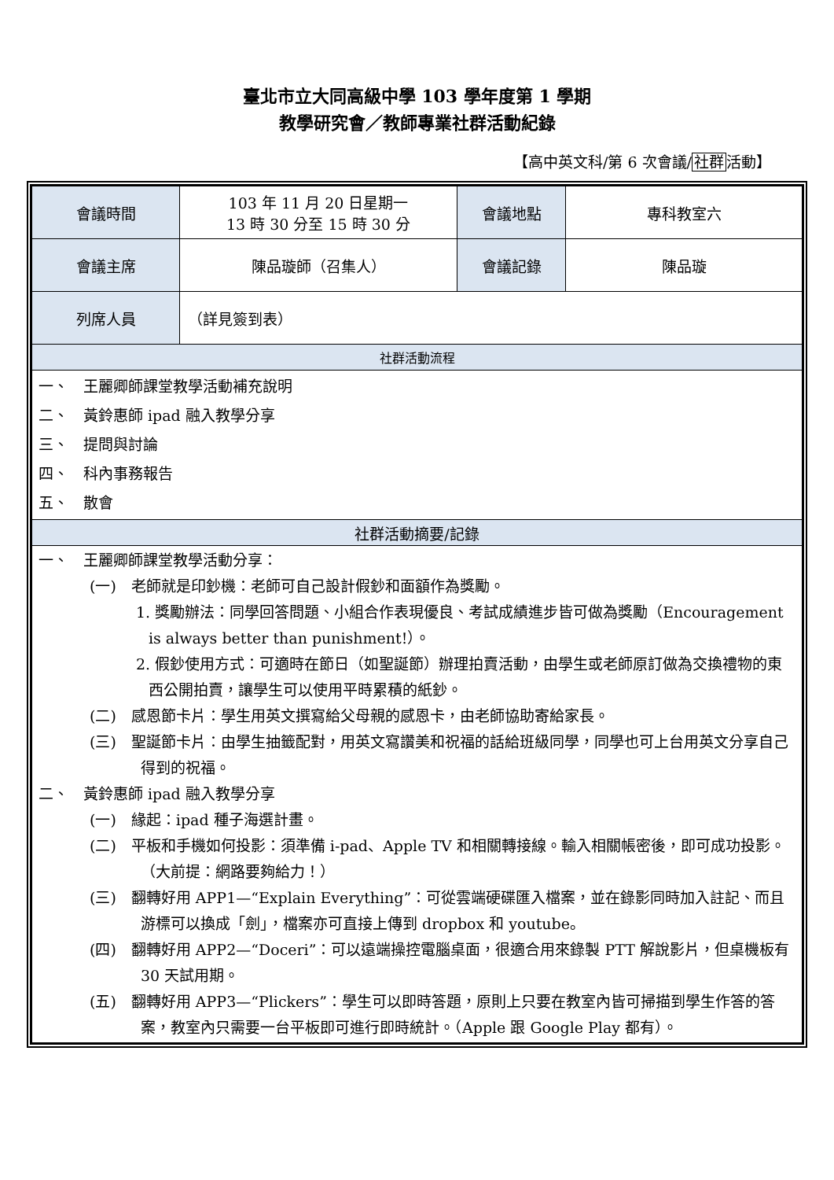臺北市立大同高級中學 103 學年度第 1 學期
教學研究會／教師專業社群活動紀錄
【高中英文科/第 6 次會議/社群活動】
| 會議時間 | 103 年 11 月 20 日星期一 13 時 30 分至 15 時 30 分 | 會議地點 | 專科教室六 |
| 會議主席 | 陳品璇師（召集人） | 會議記錄 | 陳品璇 |
| 列席人員 | （詳見簽到表） | | |
| 社群活動流程 | | | |
| 一、 王麗卿師課堂教學活動補充說明 二、 黃鈴惠師 ipad 融入教學分享 三、 提問與討論 四、 科內事務報告 五、 散會 | | | |
| 社群活動摘要/記錄 | | | |
| 一、 王麗卿師課堂教學活動分享： (一) 老師就是印鈔機：老師可自己設計假鈔和面額作為獎勵。 1. 獎勵辦法：同學回答問題、小組合作表現優良、考試成績進步皆可做為獎勵（Encouragement is always better than punishment!）。 2. 假鈔使用方式：可適時在節日（如聖誕節）辦理拍賣活動，由學生或老師原訂做為交換禮物的東西公開拍賣，讓學生可以使用平時累積的紙鈔。 (二) 感恩節卡片：學生用英文撰寫給父母親的感恩卡，由老師協助寄給家長。 (三) 聖誕節卡片：由學生抽籤配對，用英文寫讚美和祝福的話給班級同學，同學也可上台用英文分享自己得到的祝福。 二、 黃鈴惠師 ipad 融入教學分享 (一) 緣起：ipad 種子海選計畫。 (二) 平板和手機如何投影：須準備 i-pad、Apple TV 和相關轉接線。輸入相關帳密後，即可成功投影。（大前提：網路要夠給力！） (三) 翻轉好用 APP1—“Explain Everything”：可從雲端硬碟匯入檔案，並在錄影同時加入註記、而且游標可以換成「劍」，檔案亦可直接上傳到 dropbox 和 youtube。 (四) 翻轉好用 APP2—“Doceri”：可以遠端操控電腦桌面，很適合用來錄製 PTT 解說影片，但桌機板有 30 天試用期。 (五) 翻轉好用 APP3—“Plickers”：學生可以即時答題，原則上只要在教室內皆可掃描到學生作答的答案，教室內只需要一台平板即可進行即時統計。（Apple 跟 Google Play 都有）。 | | | |